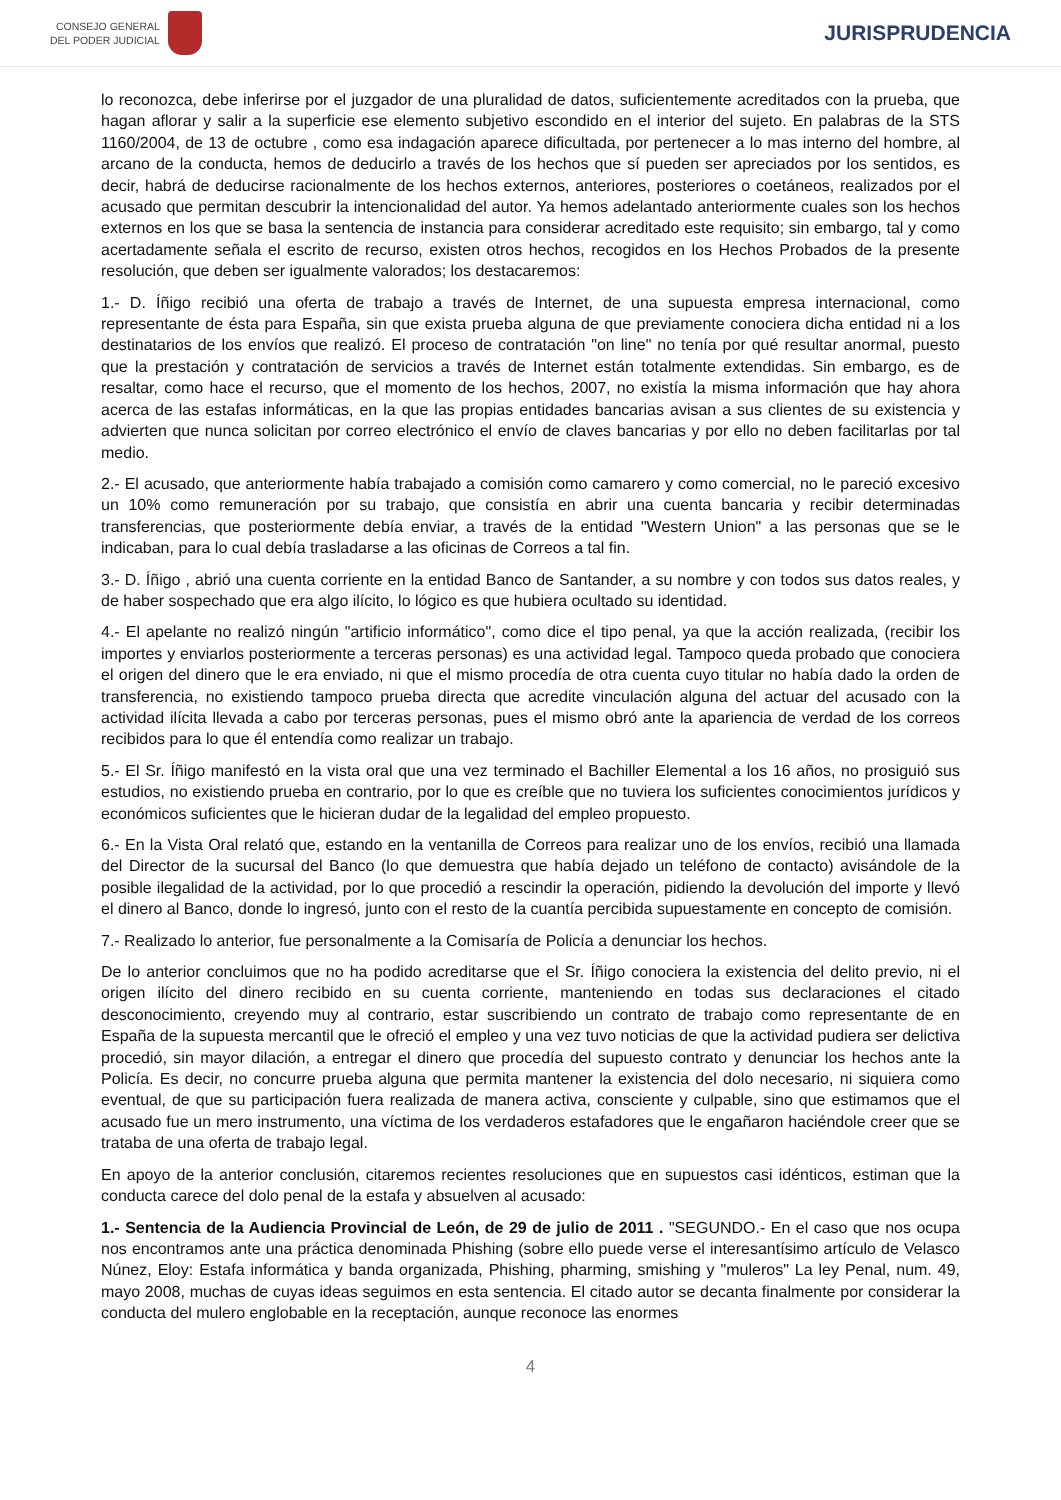CONSEJO GENERAL
DEL PODER JUDICIAL
JURISPRUDENCIA
lo reconozca, debe inferirse por el juzgador de una pluralidad de datos, suficientemente acreditados con la prueba, que hagan aflorar y salir a la superficie ese elemento subjetivo escondido en el interior del sujeto. En palabras de la STS 1160/2004, de 13 de octubre , como esa indagación aparece dificultada, por pertenecer a lo mas interno del hombre, al arcano de la conducta, hemos de deducirlo a través de los hechos que sí pueden ser apreciados por los sentidos, es decir, habrá de deducirse racionalmente de los hechos externos, anteriores, posteriores o coetáneos, realizados por el acusado que permitan descubrir la intencionalidad del autor. Ya hemos adelantado anteriormente cuales son los hechos externos en los que se basa la sentencia de instancia para considerar acreditado este requisito; sin embargo, tal y como acertadamente señala el escrito de recurso, existen otros hechos, recogidos en los Hechos Probados de la presente resolución, que deben ser igualmente valorados; los destacaremos:
1.- D. Íñigo recibió una oferta de trabajo a través de Internet, de una supuesta empresa internacional, como representante de ésta para España, sin que exista prueba alguna de que previamente conociera dicha entidad ni a los destinatarios de los envíos que realizó. El proceso de contratación "on line" no tenía por qué resultar anormal, puesto que la prestación y contratación de servicios a través de Internet están totalmente extendidas. Sin embargo, es de resaltar, como hace el recurso, que el momento de los hechos, 2007, no existía la misma información que hay ahora acerca de las estafas informáticas, en la que las propias entidades bancarias avisan a sus clientes de su existencia y advierten que nunca solicitan por correo electrónico el envío de claves bancarias y por ello no deben facilitarlas por tal medio.
2.- El acusado, que anteriormente había trabajado a comisión como camarero y como comercial, no le pareció excesivo un 10% como remuneración por su trabajo, que consistía en abrir una cuenta bancaria y recibir determinadas transferencias, que posteriormente debía enviar, a través de la entidad "Western Union" a las personas que se le indicaban, para lo cual debía trasladarse a las oficinas de Correos a tal fin.
3.- D. Íñigo , abrió una cuenta corriente en la entidad Banco de Santander, a su nombre y con todos sus datos reales, y de haber sospechado que era algo ilícito, lo lógico es que hubiera ocultado su identidad.
4.- El apelante no realizó ningún "artificio informático", como dice el tipo penal, ya que la acción realizada, (recibir los importes y enviarlos posteriormente a terceras personas) es una actividad legal. Tampoco queda probado que conociera el origen del dinero que le era enviado, ni que el mismo procedía de otra cuenta cuyo titular no había dado la orden de transferencia, no existiendo tampoco prueba directa que acredite vinculación alguna del actuar del acusado con la actividad ilícita llevada a cabo por terceras personas, pues el mismo obró ante la apariencia de verdad de los correos recibidos para lo que él entendía como realizar un trabajo.
5.- El Sr. Íñigo manifestó en la vista oral que una vez terminado el Bachiller Elemental a los 16 años, no prosiguió sus estudios, no existiendo prueba en contrario, por lo que es creíble que no tuviera los suficientes conocimientos jurídicos y económicos suficientes que le hicieran dudar de la legalidad del empleo propuesto.
6.- En la Vista Oral relató que, estando en la ventanilla de Correos para realizar uno de los envíos, recibió una llamada del Director de la sucursal del Banco (lo que demuestra que había dejado un teléfono de contacto) avisándole de la posible ilegalidad de la actividad, por lo que procedió a rescindir la operación, pidiendo la devolución del importe y llevó el dinero al Banco, donde lo ingresó, junto con el resto de la cuantía percibida supuestamente en concepto de comisión.
7.- Realizado lo anterior, fue personalmente a la Comisaría de Policía a denunciar los hechos.
De lo anterior concluimos que no ha podido acreditarse que el Sr. Íñigo conociera la existencia del delito previo, ni el origen ilícito del dinero recibido en su cuenta corriente, manteniendo en todas sus declaraciones el citado desconocimiento, creyendo muy al contrario, estar suscribiendo un contrato de trabajo como representante de en España de la supuesta mercantil que le ofreció el empleo y una vez tuvo noticias de que la actividad pudiera ser delictiva procedió, sin mayor dilación, a entregar el dinero que procedía del supuesto contrato y denunciar los hechos ante la Policía. Es decir, no concurre prueba alguna que permita mantener la existencia del dolo necesario, ni siquiera como eventual, de que su participación fuera realizada de manera activa, consciente y culpable, sino que estimamos que el acusado fue un mero instrumento, una víctima de los verdaderos estafadores que le engañaron haciéndole creer que se trataba de una oferta de trabajo legal.
En apoyo de la anterior conclusión, citaremos recientes resoluciones que en supuestos casi idénticos, estiman que la conducta carece del dolo penal de la estafa y absuelven al acusado:
1.- Sentencia de la Audiencia Provincial de León, de 29 de julio de 2011 . "SEGUNDO.- En el caso que nos ocupa nos encontramos ante una práctica denominada Phishing (sobre ello puede verse el interesantísimo artículo de Velasco Núnez, Eloy: Estafa informática y banda organizada, Phishing, pharming, smishing y "muleros" La ley Penal, num. 49, mayo 2008, muchas de cuyas ideas seguimos en esta sentencia. El citado autor se decanta finalmente por considerar la conducta del mulero englobable en la receptación, aunque reconoce las enormes
4